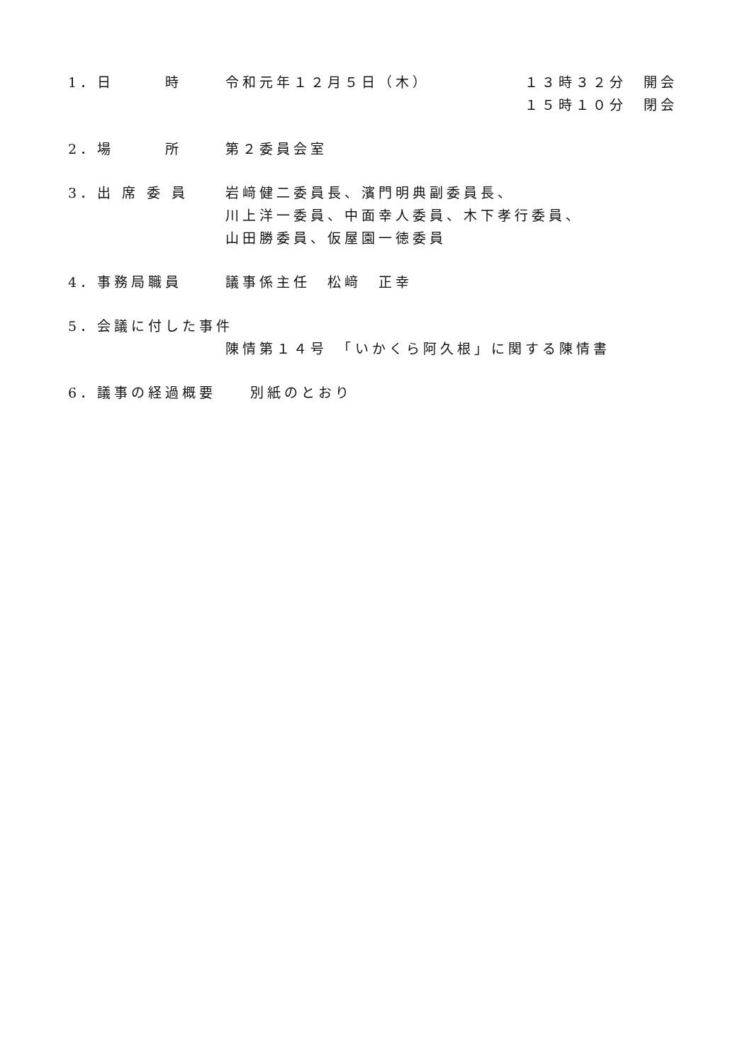1．日　　　時 令和元年１２月５日（木） １３時３２分　開会
１５時１０分　閉会
2．場　　　所 第２委員会室
3．出 席 委 員 岩﨑健二委員長、濱門明典副委員長、
川上洋一委員、中面幸人委員、木下孝行委員、
山田勝委員、仮屋園一徳委員
4．事務局職員 議事係主任　松﨑　正幸
5．会議に付した事件
陳情第１４号　「いかくら阿久根」に関する陳情書
6．議事の経過概要　　別紙のとおり